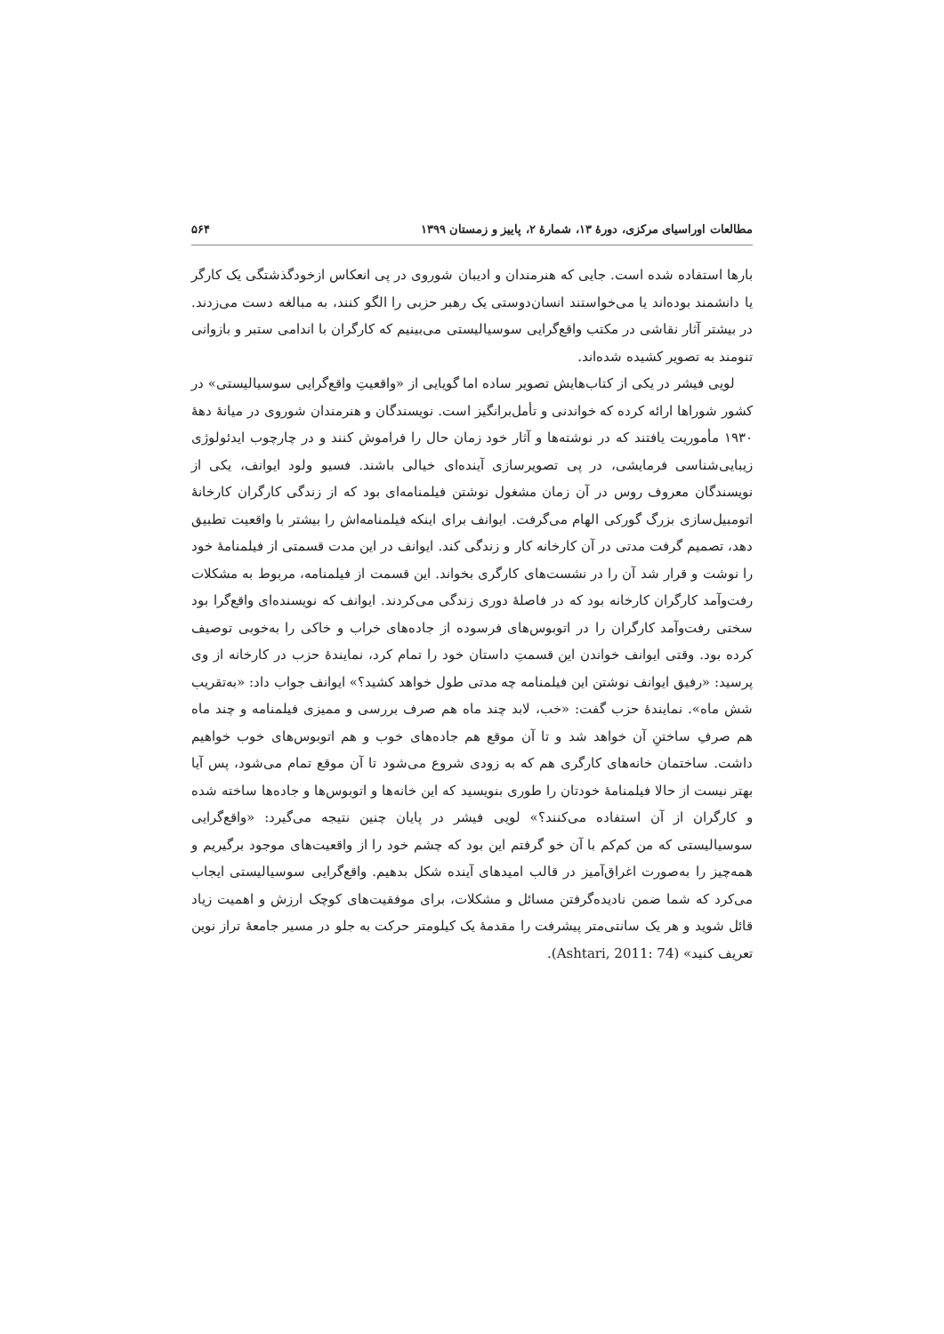مطالعات اوراسیای مرکزی، دورهٔ ۱۳، شمارهٔ ۲، پاییز و زمستان ۱۳۹۹ ۵۶۴
بارها استفاده شده است. جایی که هنرمندان و ادیبان شوروی در پی انعکاس ازخودگذشتگی یک کارگر یا دانشمند بوده‌اند یا می‌خواستند انسان‌دوستی یک رهبر حزبی را الگو کنند، به مبالغه دست می‌زدند. در بیشتر آثار نقاشی در مکتب واقع‌گرایی سوسیالیستی می‌بینیم که کارگران با اندامی ستبر و بازوانی تنومند به تصویر کشیده شده‌اند.
لویی فیشر در یکی از کتاب‌هایش تصویر ساده اما گویایی از «واقعیتِ واقع‌گرایی سوسیالیستی» در کشور شوراها ارائه کرده که خواندنی و تأمل‌برانگیز است. نویسندگان و هنرمندان شوروی در میانهٔ دههٔ ۱۹۳۰ مأموریت یافتند که در نوشته‌ها و آثار خود زمان حال را فراموش کنند و در چارچوب ایدئولوژی زیبایی‌شناسی فرمایشی، در پی تصویرسازی آینده‌ای خیالی باشند. فسیو ولود ایوانف، یکی از نویسندگان معروف روس در آن زمان مشغول نوشتن فیلمنامه‌ای بود که از زندگی کارگران کارخانهٔ اتومبیل‌سازی بزرگ گورکی الهام می‌گرفت. ایوانف برای اینکه فیلمنامه‌اش را بیشتر با واقعیت تطبیق دهد، تصمیم گرفت مدتی در آن کارخانه کار و زندگی کند. ایوانف در این مدت قسمتی از فیلمنامهٔ خود را نوشت و قرار شد آن را در نشست‌های کارگری بخواند. این قسمت از فیلمنامه، مربوط به مشکلات رفت‌وآمد کارگران کارخانه بود که در فاصلهٔ دوری زندگی می‌کردند. ایوانف که نویسنده‌ای واقع‌گرا بود سختی رفت‌وآمد کارگران را در اتوبوس‌های فرسوده از جاده‌های خراب و خاکی را به‌خوبی توصیف کرده بود. وقتی ایوانف خواندن این قسمتِ داستان خود را تمام کرد، نمایندهٔ حزب در کارخانه از وی پرسید: «رفیق ایوانف نوشتن این فیلمنامه چه مدتی طول خواهد کشید؟» ایوانف جواب داد: «به‌تقریب شش ماه». نمایندهٔ حزب گفت: «خب، لابد چند ماه هم صرف بررسی و ممیزی فیلمنامه و چند ماه هم صرفِ ساختنِ آن خواهد شد و تا آن موقع هم جاده‌های خوب و هم اتوبوس‌های خوب خواهیم داشت. ساختمان خانه‌های کارگری هم که به زودی شروع می‌شود تا آن موقع تمام می‌شود، پس آیا بهتر نیست از حالا فیلمنامهٔ خودتان را طوری بنویسید که این خانه‌ها و اتوبوس‌ها و جاده‌ها ساخته شده و کارگران از آن استفاده می‌کنند؟» لویی فیشر در پایان چنین نتیجه می‌گیرد: «واقع‌گرایی سوسیالیستی که من کم‌کم با آن خو گرفتم این بود که چشم خود را از واقعیت‌های موجود برگیریم و همه‌چیز را به‌صورت اغراق‌آمیز در قالب امیدهای آینده شکل بدهیم. واقع‌گرایی سوسیالیستی ایجاب می‌کرد که شما ضمن نادیده‌گرفتن مسائل و مشکلات، برای موفقیت‌های کوچک ارزش و اهمیت زیاد قائل شوید و هر یک سانتی‌متر پیشرفت را مقدمهٔ یک کیلومتر حرکت به جلو در مسیر جامعهٔ تراز نوین تعریف کنید» (Ashtari, 2011: 74).